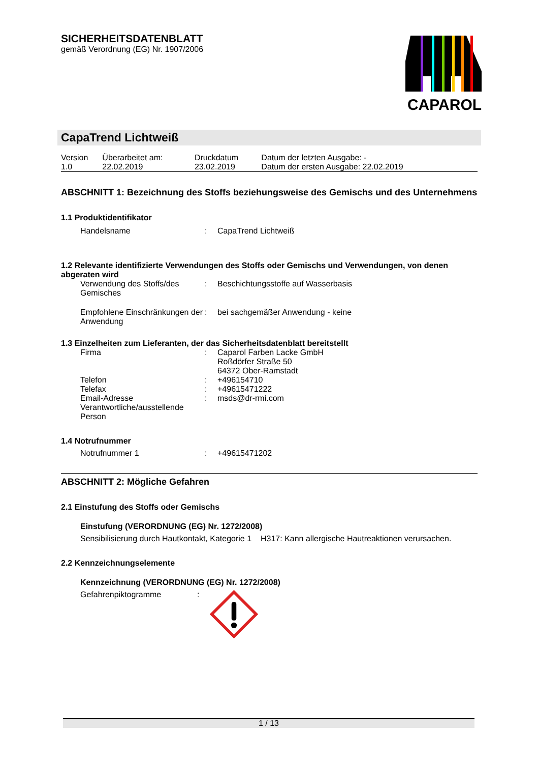SICHERHEITSDATENBLATT
gemäß Verordnung (EG) Nr. 1907/2006
CAPAROL
CapaTrend Lichtweiß
| Version 1.0 | Überarbeitet am: 22.02.2019 | Druckdatum 23.02.2019 | Datum der letzten Ausgabe: - Datum der ersten Ausgabe: 22.02.2019 |
ABSCHNITT 1: Bezeichnung des Stoffs beziehungsweise des Gemischs und des Unternehmens
1.1 Produktidentifikator
| Handelsname | : | CapaTrend Lichtweiß |
1.2 Relevante identifizierte Verwendungen des Stoffs oder Gemischs und Verwendungen, von denen abgeraten wird
| Verwendung des Stoffs/des Gemisches | : | Beschichtungsstoffe auf Wasserbasis |
| Empfohlene Einschränkungen der Anwendung | : | bei sachgemäßer Anwendung - keine |
1.3 Einzelheiten zum Lieferanten, der das Sicherheitsdatenblatt bereitstellt
| Firma | : | Caparol Farben Lacke GmbH Roßdörfer Straße 50 64372 Ober-Ramstadt |
| Telefon | : | +496154710 |
| Telefax | : | +49615471222 |
| Email-Adresse Verantwortliche/ausstellende Person | : | msds@dr-rmi.com |
1.4 Notrufnummer
| Notrufnummer 1 | : | +49615471202 |
ABSCHNITT 2: Mögliche Gefahren
2.1 Einstufung des Stoffs oder Gemischs
Einstufung (VERORDNUNG (EG) Nr. 1272/2008)
| Sensibilisierung durch Hautkontakt, Kategorie 1 | H317: Kann allergische Hautreaktionen verursachen. |
2.2 Kennzeichnungselemente
Kennzeichnung (VERORDNUNG (EG) Nr. 1272/2008)
| Gefahrenpiktogramme | : | |
1 / 13